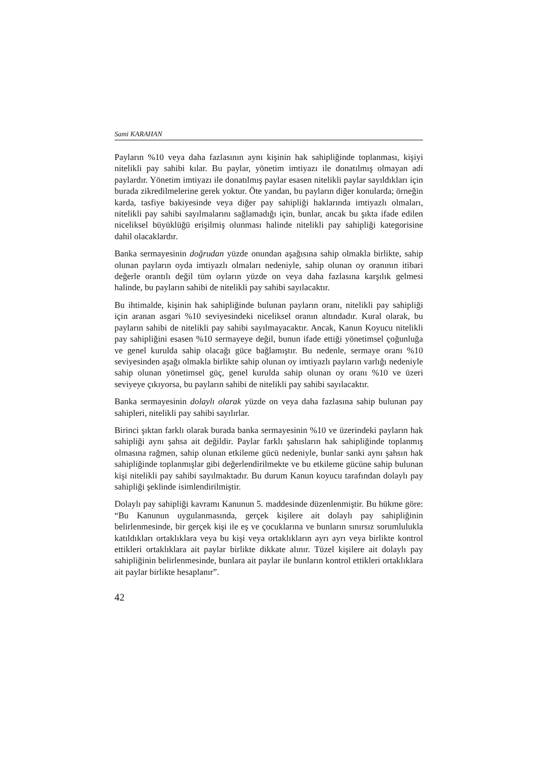Sami KARAHAN
Payların %10 veya daha fazlasının aynı kişinin hak sahipliğinde toplanması, kişiyi nitelikli pay sahibi kılar. Bu paylar, yönetim imtiyazı ile donatılmış olmayan adi paylardır. Yönetim imtiyazı ile donatılmış paylar esasen nitelikli paylar sayıldıkları için burada zikredilmelerine gerek yoktur. Öte yandan, bu payların diğer konularda; örneğin karda, tasfiye bakiyesinde veya diğer pay sahipliği haklarında imtiyazlı olmaları, nitelikli pay sahibi sayılmalarını sağlamadığı için, bunlar, ancak bu şıkta ifade edilen niceliksel büyüklüğü erişilmiş olunması halinde nitelikli pay sahipliği kategorisine dahil olacaklardır.
Banka sermayesinin doğrudan yüzde onundan aşağısına sahip olmakla birlikte, sahip olunan payların oyda imtiyazlı olmaları nedeniyle, sahip olunan oy oranının itibari değerle orantılı değil tüm oyların yüzde on veya daha fazlasına karşılık gelmesi halinde, bu payların sahibi de nitelikli pay sahibi sayılacaktır.
Bu ihtimalde, kişinin hak sahipliğinde bulunan payların oranı, nitelikli pay sahipliği için aranan asgari %10 seviyesindeki niceliksel oranın altındadır. Kural olarak, bu payların sahibi de nitelikli pay sahibi sayılmayacaktır. Ancak, Kanun Koyucu nitelikli pay sahipliğini esasen %10 sermayeye değil, bunun ifade ettiği yönetimsel çoğunluğa ve genel kurulda sahip olacağı güce bağlamıştır. Bu nedenle, sermaye oranı %10 seviyesinden aşağı olmakla birlikte sahip olunan oy imtiyazlı payların varlığı nedeniyle sahip olunan yönetimsel güç, genel kurulda sahip olunan oy oranı %10 ve üzeri seviyeye çıkıyorsa, bu payların sahibi de nitelikli pay sahibi sayılacaktır.
Banka sermayesinin dolaylı olarak yüzde on veya daha fazlasına sahip bulunan pay sahipleri, nitelikli pay sahibi sayılırlar.
Birinci şıktan farklı olarak burada banka sermayesinin %10 ve üzerindeki payların hak sahipliği aynı şahsa ait değildir. Paylar farklı şahısların hak sahipliğinde toplanmış olmasına rağmen, sahip olunan etkileme gücü nedeniyle, bunlar sanki aynı şahsın hak sahipliğinde toplanmışlar gibi değerlendirilmekte ve bu etkileme gücüne sahip bulunan kişi nitelikli pay sahibi sayılmaktadır. Bu durum Kanun koyucu tarafından dolaylı pay sahipliği şeklinde isimlendirilmiştir.
Dolaylı pay sahipliği kavramı Kanunun 5. maddesinde düzenlenmiştir. Bu hükme göre: “Bu Kanunun uygulanmasında, gerçek kişilere ait dolaylı pay sahipliğinin belirlenmesinde, bir gerçek kişi ile eş ve çocuklarına ve bunların sınırsız sorumlulukla katıldıkları ortaklıklara veya bu kişi veya ortaklıkların ayrı ayrı veya birlikte kontrol ettikleri ortaklıklara ait paylar birlikte dikkate alınır. Tüzel kişilere ait dolaylı pay sahipliğinin belirlenmesinde, bunlara ait paylar ile bunların kontrol ettikleri ortaklıklara ait paylar birlikte hesaplanır”.
42